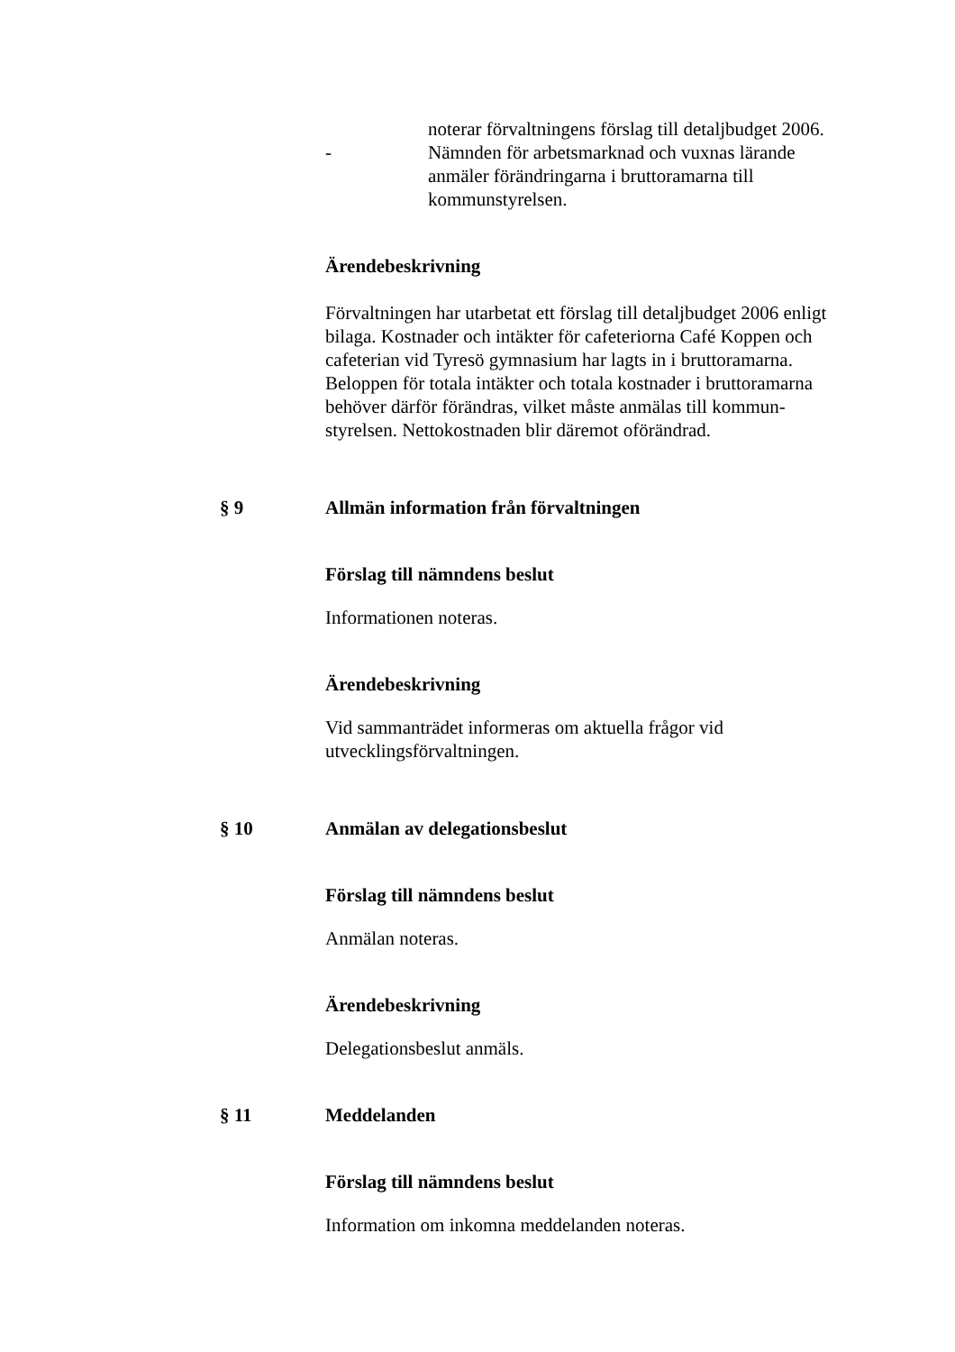noterar förvaltningens förslag till detaljbudget 2006.
- Nämnden för arbetsmarknad och vuxnas lärande anmäler förändringarna i bruttoramarna till kommunstyrelsen.
Ärendebeskrivning
Förvaltningen har utarbetat ett förslag till detaljbudget 2006 enligt bilaga. Kostnader och intäkter för cafeteriorna Café Koppen och cafeterian vid Tyresö gymnasium har lagts in i bruttoramarna. Beloppen för totala intäkter och totala kostnader i bruttoramarna behöver därför förändras, vilket måste anmälas till kommun-styrelsen. Nettokostnaden blir däremot oförändrad.
§ 9 Allmän information från förvaltningen
Förslag till nämndens beslut
Informationen noteras.
Ärendebeskrivning
Vid sammanträdet informeras om aktuella frågor vid utvecklingsförvaltningen.
§ 10 Anmälan av delegationsbeslut
Förslag till nämndens beslut
Anmälan noteras.
Ärendebeskrivning
Delegationsbeslut anmäls.
§ 11 Meddelanden
Förslag till nämndens beslut
Information om inkomna meddelanden noteras.